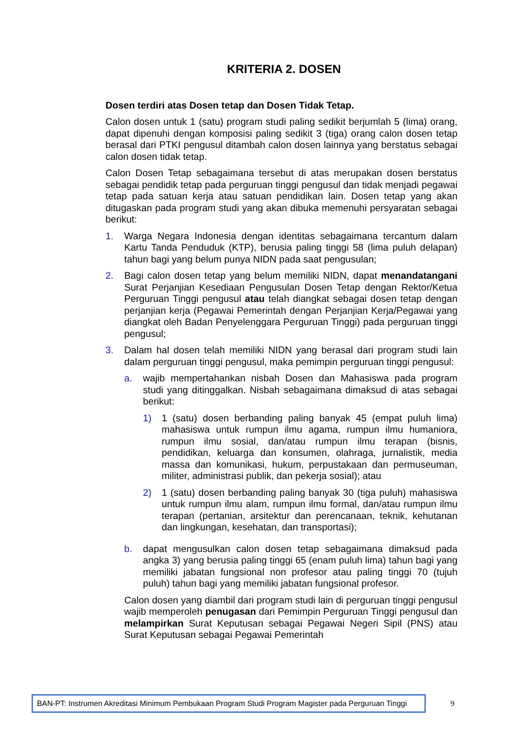KRITERIA 2. DOSEN
Dosen terdiri atas Dosen tetap dan Dosen Tidak Tetap.
Calon dosen untuk 1 (satu) program studi paling sedikit berjumlah 5 (lima) orang, dapat dipenuhi dengan komposisi paling sedikit 3 (tiga) orang calon dosen tetap berasal dari PTKI pengusul ditambah calon dosen lainnya yang berstatus sebagai calon dosen tidak tetap.
Calon Dosen Tetap sebagaimana tersebut di atas merupakan dosen berstatus sebagai pendidik tetap pada perguruan tinggi pengusul dan tidak menjadi pegawai tetap pada satuan kerja atau satuan pendidikan lain. Dosen tetap yang akan ditugaskan pada program studi yang akan dibuka memenuhi persyaratan sebagai berikut:
1. Warga Negara Indonesia dengan identitas sebagaimana tercantum dalam Kartu Tanda Penduduk (KTP), berusia paling tinggi 58 (lima puluh delapan) tahun bagi yang belum punya NIDN pada saat pengusulan;
2. Bagi calon dosen tetap yang belum memiliki NIDN, dapat menandatangani Surat Perjanjian Kesediaan Pengusulan Dosen Tetap dengan Rektor/Ketua Perguruan Tinggi pengusul atau telah diangkat sebagai dosen tetap dengan perjanjian kerja (Pegawai Pemerintah dengan Perjanjian Kerja/Pegawai yang diangkat oleh Badan Penyelenggara Perguruan Tinggi) pada perguruan tinggi pengusul;
3. Dalam hal dosen telah memiliki NIDN yang berasal dari program studi lain dalam perguruan tinggi pengusul, maka pemimpin perguruan tinggi pengusul:
a. wajib mempertahankan nisbah Dosen dan Mahasiswa pada program studi yang ditinggalkan. Nisbah sebagaimana dimaksud di atas sebagai berikut:
1) 1 (satu) dosen berbanding paling banyak 45 (empat puluh lima) mahasiswa untuk rumpun ilmu agama, rumpun ilmu humaniora, rumpun ilmu sosial, dan/atau rumpun ilmu terapan (bisnis, pendidikan, keluarga dan konsumen, olahraga, jurnalistik, media massa dan komunikasi, hukum, perpustakaan dan permuseuman, militer, administrasi publik, dan pekerja sosial); atau
2) 1 (satu) dosen berbanding paling banyak 30 (tiga puluh) mahasiswa untuk rumpun ilmu alam, rumpun ilmu formal, dan/atau rumpun ilmu terapan (pertanian, arsitektur dan perencanaan, teknik, kehutanan dan lingkungan, kesehatan, dan transportasi);
b. dapat mengusulkan calon dosen tetap sebagaimana dimaksud pada angka 3) yang berusia paling tinggi 65 (enam puluh lima) tahun bagi yang memiliki jabatan fungsional non profesor atau paling tinggi 70 (tujuh puluh) tahun bagi yang memiliki jabatan fungsional profesor.
Calon dosen yang diambil dari program studi lain di perguruan tinggi pengusul wajib memperoleh penugasan dari Pemimpin Perguruan Tinggi pengusul dan melampirkan Surat Keputusan sebagai Pegawai Negeri Sipil (PNS) atau Surat Keputusan sebagai Pegawai Pemerintah
BAN-PT: Instrumen Akreditasi Minimum Pembukaan Program Studi Program Magister pada Perguruan Tinggi
9